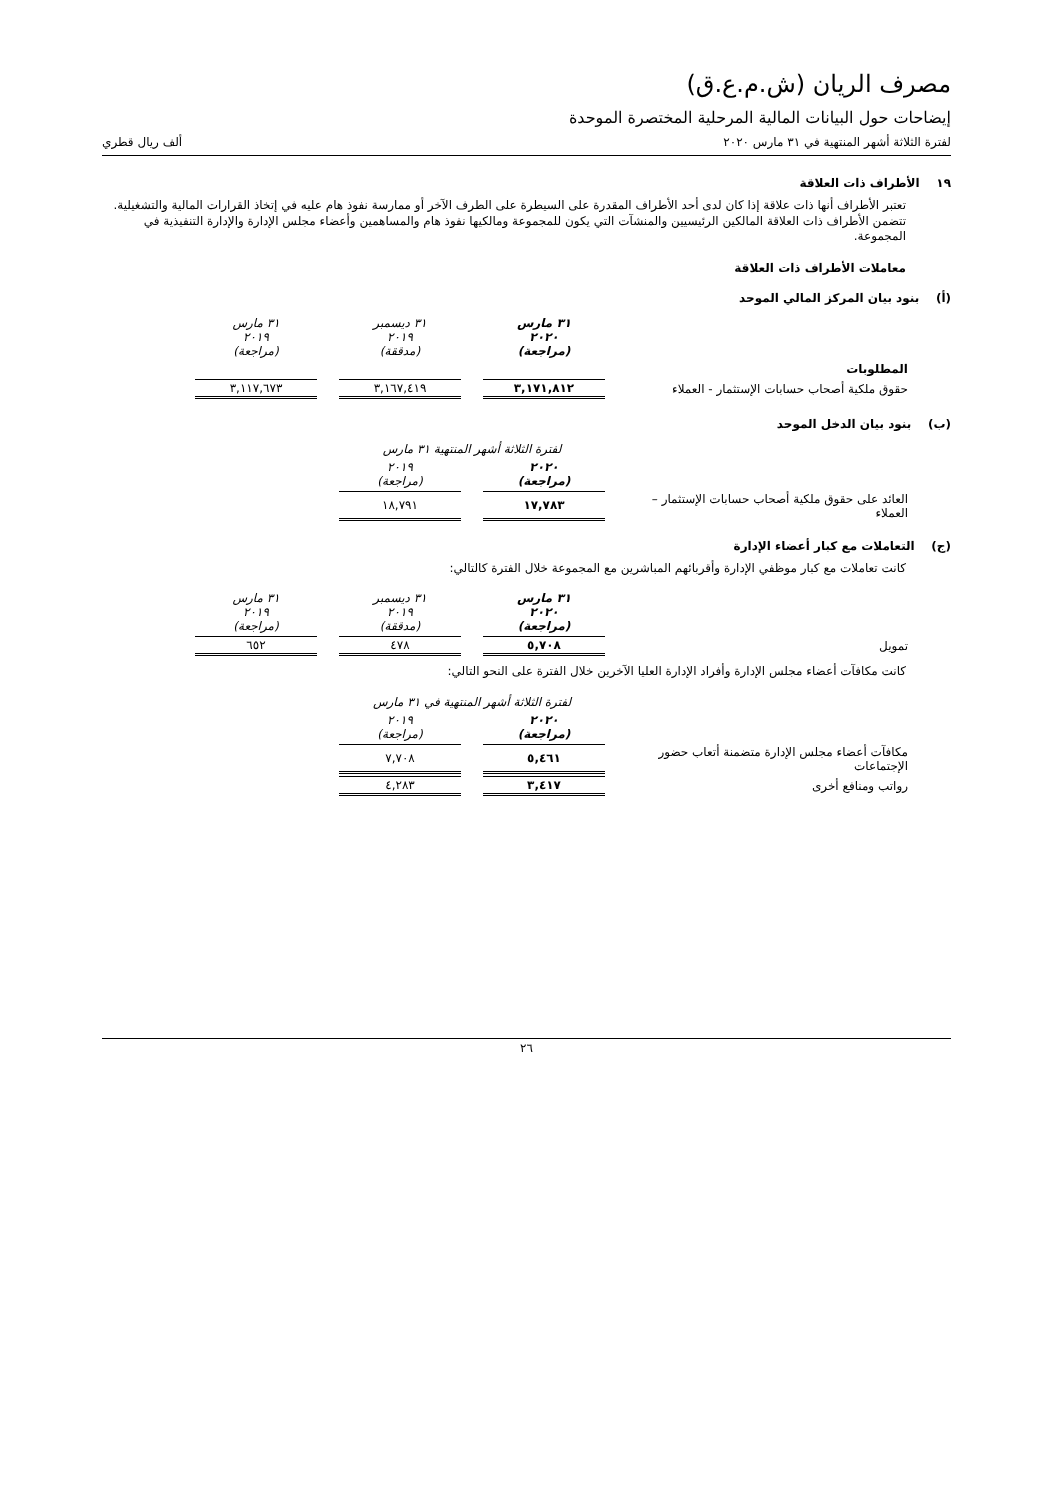مصرف الريان (ش.م.ع.ق)
إيضاحات حول البيانات المالية المرحلية المختصرة الموحدة
لفترة الثلاثة أشهر المنتهية في ٣١ مارس ٢٠٢٠ ألف ريال قطري
١٩ الأطراف ذات العلاقة
تعتبر الأطراف أنها ذات علاقة إذا كان لدى أحد الأطراف المقدرة على السيطرة على الطرف الآخر أو ممارسة نفوذ هام عليه في إتخاذ القرارات المالية والتشغيلية. تتضمن الأطراف ذات العلاقة المالكين الرئيسيين والمنشآت التي يكون للمجموعة ومالكيها نفوذ هام والمساهمين وأعضاء مجلس الإدارة والإدارة التنفيذية في المجموعة.
معاملات الأطراف ذات العلاقة
(أ) بنود بيان المركز المالي الموحد
| | ٣١ مارس ٢٠٢٠ (مراجعة) | ٣١ ديسمبر ٢٠١٩ (مدققة) | ٣١ مارس ٢٠١٩ (مراجعة) |
| --- | --- | --- | --- |
| المطلوبات | | | |
| حقوق ملكية أصحاب حسابات الإستثمار - العملاء | ٣,١٧١,٨١٢ | ٣,١٦٧,٤١٩ | ٣,١١٧,٦٧٣ |
(ب) بنود بيان الدخل الموحد
| | لفترة الثلاثة أشهر المنتهية ٣١ مارس | |
| --- | --- | --- |
| | ٢٠٢٠ (مراجعة) | ٢٠١٩ (مراجعة) |
| العائد على حقوق ملكية أصحاب حسابات الإستثمار – العملاء | ١٧,٧٨٣ | ١٨,٧٩١ |
(ج) التعاملات مع كبار أعضاء الإدارة
كانت تعاملات مع كبار موظفي الإدارة وأقربائهم المباشرين مع المجموعة خلال الفترة كالتالي:
| | ٣١ مارس ٢٠٢٠ (مراجعة) | ٣١ ديسمبر ٢٠١٩ (مدققة) | ٣١ مارس ٢٠١٩ (مراجعة) |
| --- | --- | --- | --- |
| تمويل | ٥,٧٠٨ | ٤٧٨ | ٦٥٢ |
كانت مكافآت أعضاء مجلس الإدارة وأفراد الإدارة العليا الآخرين خلال الفترة على النحو التالي:
| | لفترة الثلاثة أشهر المنتهية في ٣١ مارس | |
| --- | --- | --- |
| | ٢٠٢٠ (مراجعة) | ٢٠١٩ (مراجعة) |
| مكافآت أعضاء مجلس الإدارة متضمنة أتعاب حضور الإجتماعات | ٥,٤٦١ | ٧,٧٠٨ |
| رواتب ومنافع أخرى | ٣,٤١٧ | ٤,٢٨٣ |
٢٦